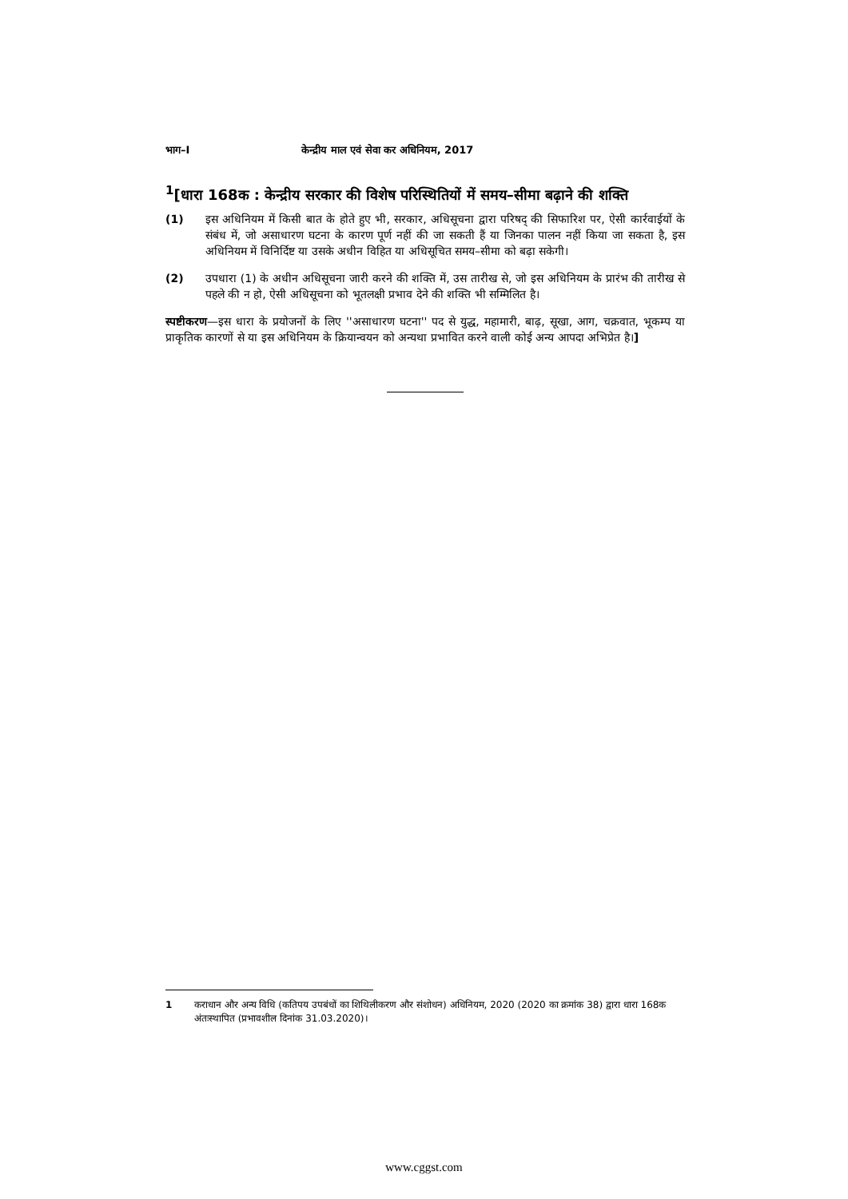भाग–I केन्द्रीय माल एवं सेवा कर अधिनियम, 2017
<sup>1</sup> [धारा 168क : केन्द्रीय सरकार की विशेष परिस्थितियों में समय–सीमा बढ़ाने की शक्ति
(1) इस अधिनियम में किसी बात के होते हुए भी, सरकार, अधिसूचना द्वारा परिषद् की सिफारिश पर, ऐसी कार्रवाईयों के संबंध में, जो असाधारण घटना के कारण पूर्ण नहीं की जा सकती हैं या जिनका पालन नहीं किया जा सकता है, इस अधिनियम में विनिर्दिष्ट या उसके अधीन विहित या अधिसूचित समय–सीमा को बढ़ा सकेगी।
(2) उपधारा (1) के अधीन अधिसूचना जारी करने की शक्ति में, उस तारीख से, जो इस अधिनियम के प्रारंभ की तारीख से पहले की न हो, ऐसी अधिसूचना को भूतलक्षी प्रभाव देने की शक्ति भी सम्मिलित है।
स्पष्टीकरण—इस धारा के प्रयोजनों के लिए ''असाधारण घटना'' पद से युद्ध, महामारी, बाढ़, सूखा, आग, चक्रवात, भूकम्प या प्राकृतिक कारणों से या इस अधिनियम के क्रियान्वयन को अन्यथा प्रभावित करने वाली कोई अन्य आपदा अभिप्रेत है।]
1 कराधान और अन्य विधि (कतिपय उपबंधों का शिथिलीकरण और संशोधन) अधिनियम, 2020 (2020 का क्रमांक 38) द्वारा धारा 168क अंतःस्थापित (प्रभावशील दिनांक 31.03.2020)।
www.cggst.com